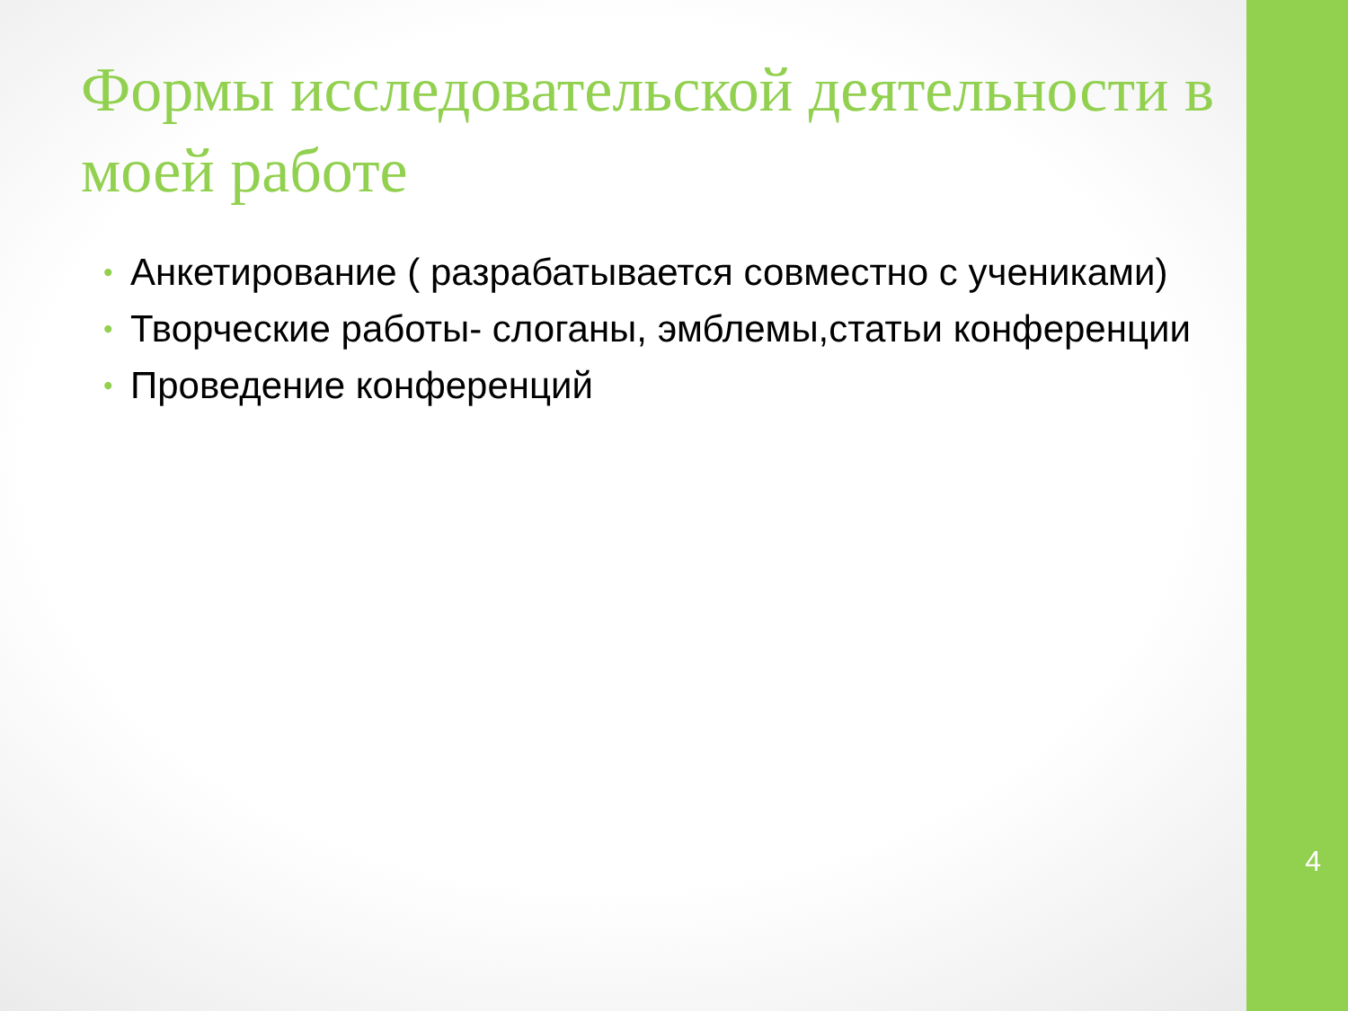Формы исследовательской деятельности в моей работе
• Анкетирование ( разрабатывается совместно с учениками)
• Творческие работы- слоганы, эмблемы,статьи конференции
• Проведение конференций
4